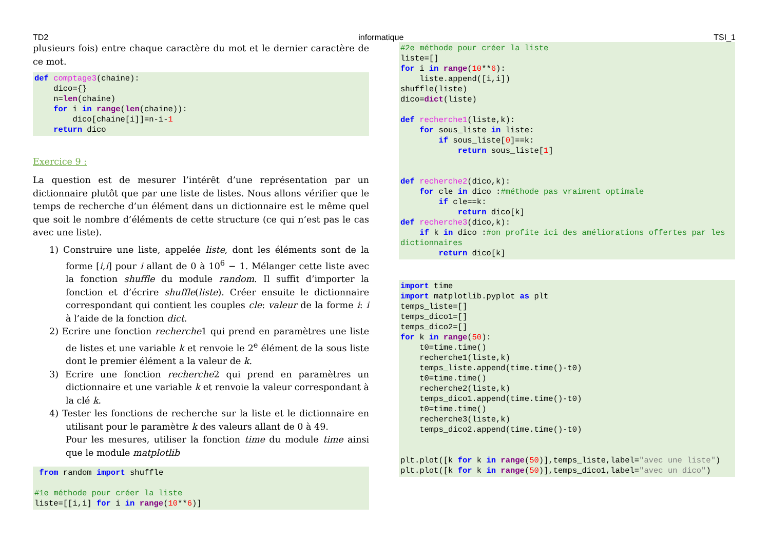TD2 informatique TSI_1
plusieurs fois) entre chaque caractère du mot et le dernier caractère de ce mot.
def comptage3(chaine):
    dico={}
    n=len(chaine)
    for i in range(len(chaine)):
        dico[chaine[i]]=n-i-1
    return dico
Exercice 9 :
La question est de mesurer l’intérêt d’une représentation par un dictionnaire plutôt que par une liste de listes. Nous allons vérifier que le temps de recherche d’un élément dans un dictionnaire est le même quel que soit le nombre d’éléments de cette structure (ce qui n’est pas le cas avec une liste).
1) Construire une liste, appelée liste, dont les éléments sont de la forme [i,i] pour i allant de 0 à 10<sup>6</sup> − 1. Mélanger cette liste avec la fonction shuffle du module random. Il suffit d’importer la fonction et d’écrire shuffle(liste). Créer ensuite le dictionnaire correspondant qui contient les couples cle: valeur de la forme i: i à l’aide de la fonction dict.
2) Ecrire une fonction recherche1 qui prend en paramètres une liste de listes et une variable k et renvoie le 2<sup>e</sup> élément de la sous liste dont le premier élément a la valeur de k.
3) Ecrire une fonction recherche2 qui prend en paramètres un dictionnaire et une variable k et renvoie la valeur correspondant à la clé k.
4) Tester les fonctions de recherche sur la liste et le dictionnaire en utilisant pour le paramètre k des valeurs allant de 0 à 49.
Pour les mesures, utiliser la fonction time du module time ainsi que le module matplotlib
 from random import shuffle

#1e méthode pour créer la liste
liste=[[i,i] for i in range(10**6)]
#2e méthode pour créer la liste
liste=[]
for i in range(10**6):
    liste.append([i,i])
shuffle(liste)
dico=dict(liste)

def recherche1(liste,k):
    for sous_liste in liste:
        if sous_liste[0]==k:
            return sous_liste[1]


def recherche2(dico,k):
    for cle in dico :#méthode pas vraiment optimale
        if cle==k:
            return dico[k]
def recherche3(dico,k):
    if k in dico :#on profite ici des améliorations offertes par les dictionnaires
        return dico[k]
import time
import matplotlib.pyplot as plt
temps_liste=[]
temps_dico1=[]
temps_dico2=[]
for k in range(50):
    t0=time.time()
    recherche1(liste,k)
    temps_liste.append(time.time()-t0)
    t0=time.time()
    recherche2(liste,k)
    temps_dico1.append(time.time()-t0)
    t0=time.time()
    recherche3(liste,k)
    temps_dico2.append(time.time()-t0)


plt.plot([k for k in range(50)],temps_liste,label="avec une liste")
plt.plot([k for k in range(50)],temps_dico1,label="avec un dico")